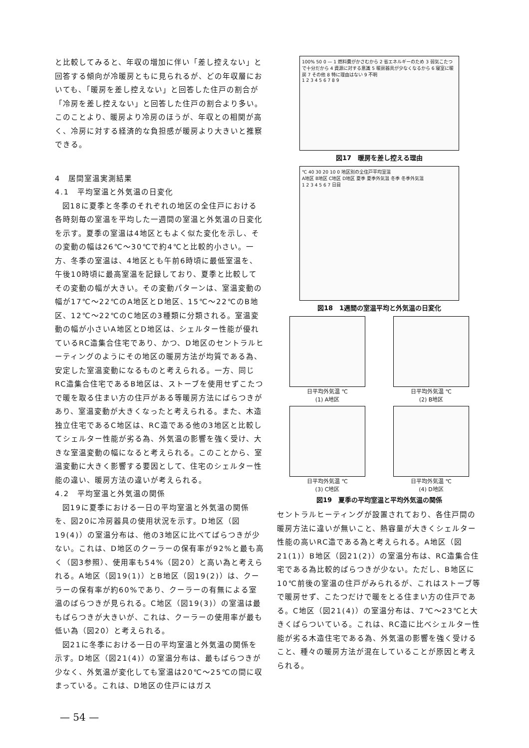と比較してみると、年収の増加に伴い「差し控えない」と回答する傾向が冷暖房ともに見られるが、どの年収層においても、「暖房を差し控えない」と回答した住戸の割合が「冷房を差し控えない」と回答した住戸の割合より多い。このことより、暖房より冷房のほうが、年収との相関が高く、冷房に対する経済的な負担感が暖房より大きいと推察できる。
4　居間室温実測結果
4.1　平均室温と外気温の日変化
図18に夏季と冬季のそれぞれの地区の全住戸における各時刻毎の室温を平均した一週間の室温と外気温の日変化を示す。夏季の室温は4地区ともよく似た変化を示し、その変動の幅は26℃～30℃で約4℃と比較的小さい。一方、冬季の室温は、4地区とも午前6時頃に最低室温を、午後10時頃に最高室温を記録しており、夏季と比較してその変動の幅が大きい。その変動パターンは、室温変動の幅が17℃～22℃のA地区とD地区、15℃～22℃のB地区、12℃～22℃のC地区の3種類に分類される。室温変動の幅が小さいA地区とD地区は、シェルター性能が優れているRC造集合住宅であり、かつ、D地区のセントラルヒーティングのようにその地区の暖房方法が均質である為、安定した室温変動になるものと考えられる。一方、同じRC造集合住宅であるB地区は、ストーブを使用せずこたつで暖を取る住まい方の住戸がある等暖房方法にばらつきがあり、室温変動が大きくなったと考えられる。また、木造独立住宅であるC地区は、RC造である他の3地区と比較してシェルター性能が劣る為、外気温の影響を強く受け、大きな室温変動の幅になると考えられる。このことから、室温変動に大きく影響する要因として、住宅のシェルター性能の違い、暖房方法の違いが考えられる。
4.2　平均室温と外気温の関係
図19に夏季における一日の平均室温と外気温の関係を、図20に冷房器具の使用状況を示す。D地区（図19(4)）の室温分布は、他の3地区に比べてばらつきが少ない。これは、D地区のクーラーの保有率が92%と最も高く（図3参照）、使用率も54%（図20）と高い為と考えられる。A地区（図19(1)）とB地区（図19(2)）は、クーラーの保有率が約60%であり、クーラーの有無による室温のばらつきが見られる。C地区（図19(3)）の室温は最もばらつきが大きいが、これは、クーラーの使用率が最も低い為（図20）と考えられる。
図21に冬季における一日の平均室温と外気温の関係を示す。D地区（図21(4)）の室温分布は、最もばらつきが少なく、外気温が変化しても室温は20℃～25℃の間に収まっている。これは、D地区の住戸にはガス
100% 50 0 — 1 燃料費がかさむから 2 省エネルギーのため 3 弱気こたつで十分だから 4 資源に対する意識 5 暖房器具が少なくなるから 6 寝室に暖房 7 その他 8 特に理由はない 9 不明
1 2 3 4 5 6 7 8 9
図17　暖房を差し控える理由
℃ 40 30 20 10 0 地区別の全住戸平均室温
A地区 B地区 C地区 D地区 夏季 夏季外気温 冬季 冬季外気温
1 2 3 4 5 6 7 日目
図18　1週間の室温平均と外気温の日変化
日平均外気温 ℃
(1) A地区
日平均外気温 ℃
(2) B地区
日平均外気温 ℃
(3) C地区
日平均外気温 ℃
(4) D地区
図19　夏季の平均室温と平均外気温の関係
セントラルヒーティングが設置されており、各住戸間の暖房方法に違いが無いこと、熱容量が大きくシェルター性能の高いRC造である為と考えられる。A地区（図21(1)）B地区（図21(2)）の室温分布は、RC造集合住宅である為比較的ばらつきが少ない。ただし、B地区に10℃前後の室温の住戸がみられるが、これはストーブ等で暖房せず、こたつだけで暖をとる住まい方の住戸である。C地区（図21(4)）の室温分布は、7℃～23℃と大きくばらついている。これは、RC造に比べシェルター性能が劣る木造住宅である為、外気温の影響を強く受けること、種々の暖房方法が混在していることが原因と考えられる。
— 54 —